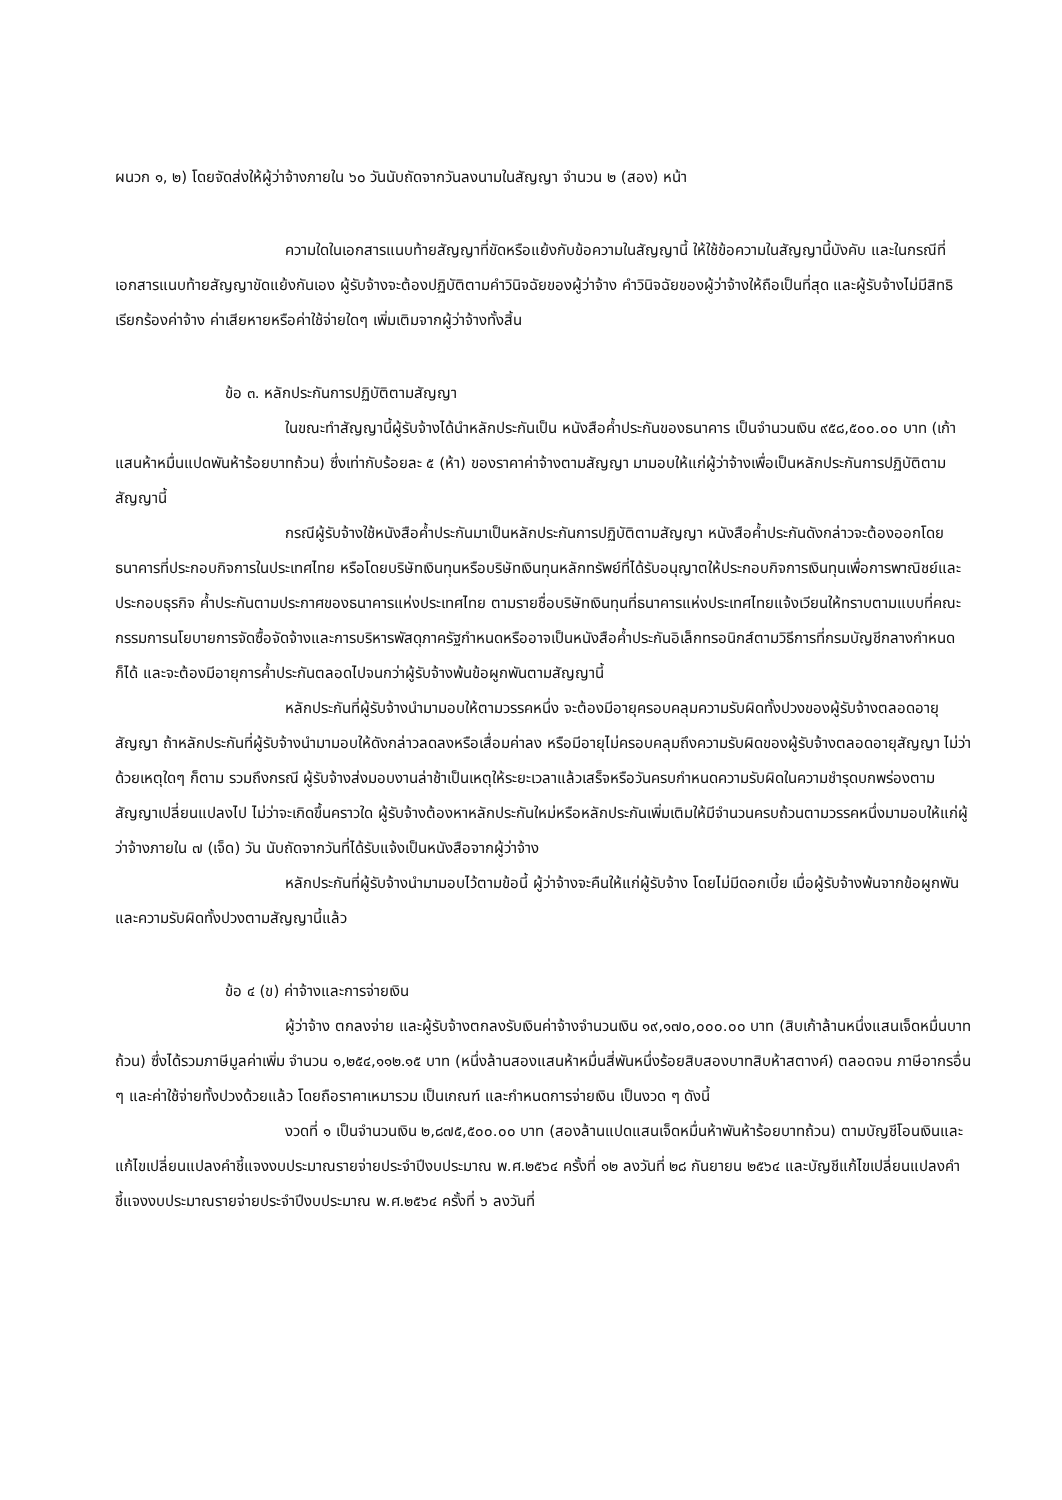ผนวก ๑, ๒) โดยจัดส่งให้ผู้ว่าจ้างภายใน ๖๐ วันนับถัดจากวันลงนามในสัญญา จำนวน ๒ (สอง) หน้า
ความใดในเอกสารแนบท้ายสัญญาที่ขัดหรือแย้งกับข้อความในสัญญานี้ ให้ใช้ข้อความในสัญญานี้บังคับ และในกรณีที่เอกสารแนบท้ายสัญญาขัดแย้งกันเอง ผู้รับจ้างจะต้องปฏิบัติตามคำวินิจฉัยของผู้ว่าจ้าง คำวินิจฉัยของผู้ว่าจ้างให้ถือเป็นที่สุด และผู้รับจ้างไม่มีสิทธิเรียกร้องค่าจ้าง ค่าเสียหายหรือค่าใช้จ่ายใดๆ เพิ่มเติมจากผู้ว่าจ้างทั้งสิ้น
ข้อ ๓. หลักประกันการปฏิบัติตามสัญญา
ในขณะทำสัญญานี้ผู้รับจ้างได้นำหลักประกันเป็น หนังสือค้ำประกันของธนาคาร เป็นจำนวนเงิน ๙๕๘,๕๐๐.๐๐ บาท (เก้าแสนห้าหมื่นแปดพันห้าร้อยบาทถ้วน) ซึ่งเท่ากับร้อยละ ๕ (ห้า) ของราคาค่าจ้างตามสัญญา มามอบให้แก่ผู้ว่าจ้างเพื่อเป็นหลักประกันการปฏิบัติตามสัญญานี้
กรณีผู้รับจ้างใช้หนังสือค้ำประกันมาเป็นหลักประกันการปฏิบัติตามสัญญา หนังสือค้ำประกันดังกล่าวจะต้องออกโดยธนาคารที่ประกอบกิจการในประเทศไทย หรือโดยบริษัทเงินทุนหรือบริษัทเงินทุนหลักทรัพย์ที่ได้รับอนุญาตให้ประกอบกิจการเงินทุนเพื่อการพาณิชย์และประกอบธุรกิจ ค้ำประกันตามประกาศของธนาคารแห่งประเทศไทย ตามรายชื่อบริษัทเงินทุนที่ธนาคารแห่งประเทศไทยแจ้งเวียนให้ทราบตามแบบที่คณะกรรมการนโยบายการจัดซื้อจัดจ้างและการบริหารพัสดุภาครัฐกำหนดหรืออาจเป็นหนังสือค้ำประกันอิเล็กทรอนิกส์ตามวิธีการที่กรมบัญชีกลางกำหนดก็ได้ และจะต้องมีอายุการค้ำประกันตลอดไปจนกว่าผู้รับจ้างพ้นข้อผูกพันตามสัญญานี้
หลักประกันที่ผู้รับจ้างนำมามอบให้ตามวรรคหนึ่ง จะต้องมีอายุครอบคลุมความรับผิดทั้งปวงของผู้รับจ้างตลอดอายุสัญญา ถ้าหลักประกันที่ผู้รับจ้างนำมามอบให้ดังกล่าวลดลงหรือเสื่อมค่าลง หรือมีอายุไม่ครอบคลุมถึงความรับผิดของผู้รับจ้างตลอดอายุสัญญา ไม่ว่าด้วยเหตุใดๆ ก็ตาม รวมถึงกรณี ผู้รับจ้างส่งมอบงานล่าช้าเป็นเหตุให้ระยะเวลาแล้วเสร็จหรือวันครบกำหนดความรับผิดในความชำรุดบกพร่องตามสัญญาเปลี่ยนแปลงไป ไม่ว่าจะเกิดขึ้นคราวใด ผู้รับจ้างต้องหาหลักประกันใหม่หรือหลักประกันเพิ่มเติมให้มีจำนวนครบถ้วนตามวรรคหนึ่งมามอบให้แก่ผู้ว่าจ้างภายใน ๗ (เจ็ด) วัน นับถัดจากวันที่ได้รับแจ้งเป็นหนังสือจากผู้ว่าจ้าง
หลักประกันที่ผู้รับจ้างนำมามอบไว้ตามข้อนี้ ผู้ว่าจ้างจะคืนให้แก่ผู้รับจ้าง โดยไม่มีดอกเบี้ย เมื่อผู้รับจ้างพ้นจากข้อผูกพัน และความรับผิดทั้งปวงตามสัญญานี้แล้ว
ข้อ ๔ (ข) ค่าจ้างและการจ่ายเงิน
ผู้ว่าจ้าง ตกลงจ่าย และผู้รับจ้างตกลงรับเงินค่าจ้างจำนวนเงิน ๑๙,๑๗๐,๐๐๐.๐๐ บาท (สิบเก้าล้านหนึ่งแสนเจ็ดหมื่นบาทถ้วน) ซึ่งได้รวมภาษีมูลค่าเพิ่ม จำนวน ๑,๒๕๔,๑๑๒.๑๕ บาท (หนึ่งล้านสองแสนห้าหมื่นสี่พันหนึ่งร้อยสิบสองบาทสิบห้าสตางค์) ตลอดจน ภาษีอากรอื่น ๆ และค่าใช้จ่ายทั้งปวงด้วยแล้ว โดยถือราคาเหมารวม เป็นเกณฑ์ และกำหนดการจ่ายเงิน เป็นงวด ๆ ดังนี้
งวดที่ ๑ เป็นจำนวนเงิน ๒,๘๗๕,๕๐๐.๐๐ บาท (สองล้านแปดแสนเจ็ดหมื่นห้าพันห้าร้อยบาทถ้วน) ตามบัญชีโอนเงินและแก้ไขเปลี่ยนแปลงคำชี้แจงงบประมาณรายจ่ายประจำปีงบประมาณ พ.ศ.๒๕๖๔ ครั้งที่ ๑๒ ลงวันที่ ๒๘ กันยายน ๒๕๖๔ และบัญชีแก้ไขเปลี่ยนแปลงคำชี้แจงงบประมาณรายจ่ายประจำปีงบประมาณ พ.ศ.๒๕๖๔ ครั้งที่ ๖ ลงวันที่